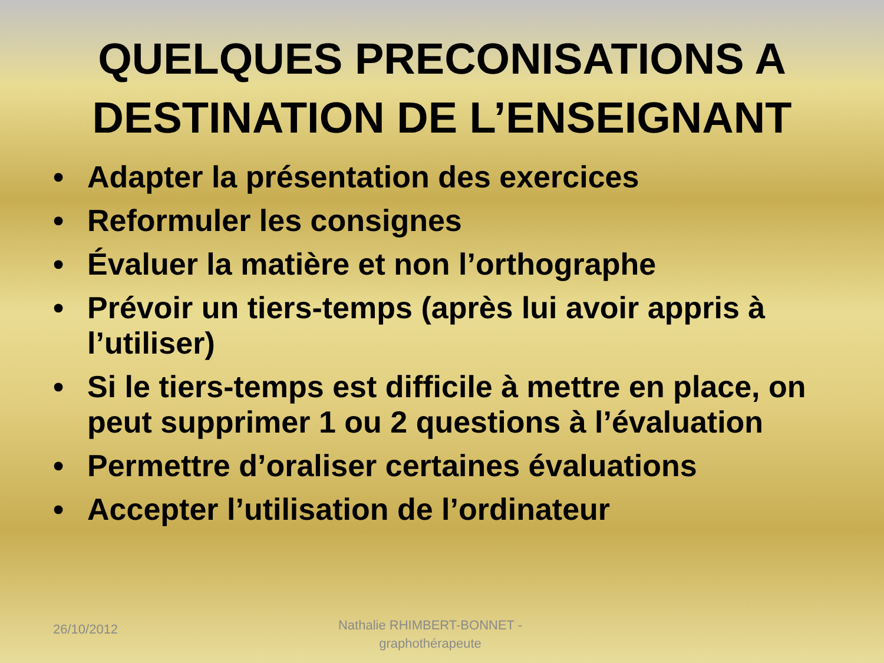QUELQUES PRECONISATIONS A
DESTINATION DE L’ENSEIGNANT
• Adapter la présentation des exercices
• Reformuler les consignes
• Évaluer la matière et non l’orthographe
• Prévoir un tiers-temps (après lui avoir appris à l’utiliser)
• Si le tiers-temps est difficile à mettre en place, on peut supprimer 1 ou 2 questions à l’évaluation
• Permettre d’oraliser certaines évaluations
• Accepter l’utilisation de l’ordinateur
26/10/2012
Nathalie RHIMBERT-BONNET - graphothérapeute